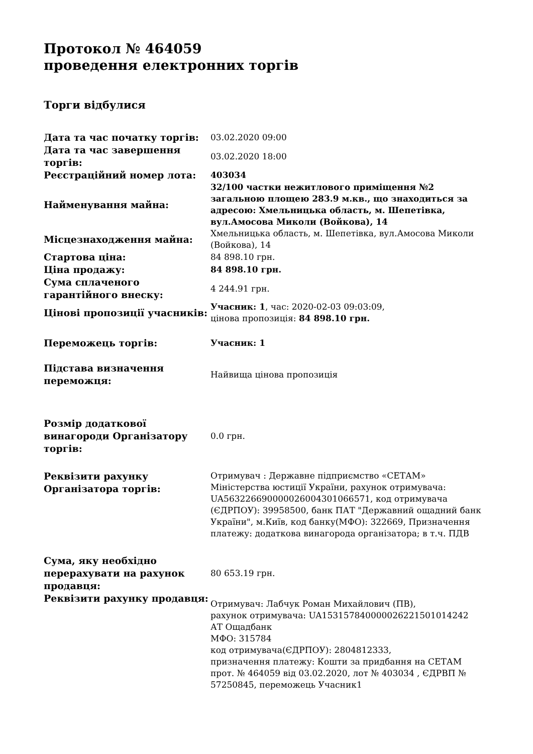Протокол № 464059
проведення електронних торгів
Торги відбулися
| Дата та час початку торгів: | 03.02.2020 09:00 |
| Дата та час завершення торгів: | 03.02.2020 18:00 |
| Реєстраційний номер лота: | 403034 |
| Найменування майна: | 32/100 частки нежитлового приміщення №2 загальною площею 283.9 м.кв., що знаходиться за адресою: Хмельницька область, м. Шепетівка, вул.Амосова Миколи (Войкова), 14 |
| Місцезнаходження майна: | Хмельницька область, м. Шепетівка, вул.Амосова Миколи (Войкова), 14 |
| Стартова ціна: | 84 898.10 грн. |
| Ціна продажу: | 84 898.10 грн. |
| Сума сплаченого гарантійного внеску: | 4 244.91 грн. |
| Цінові пропозиції учасників: | Учасник: 1 , час: 2020-02-03 09:03:09, цінова пропозиція: 84 898.10 грн. |
| Переможець торгів: | Учасник: 1 |
| Підстава визначення переможця: | Найвища цінова пропозиція |
| Розмір додаткової винагороди Організатору торгів: | 0.0 грн. |
| Реквізити рахунку Організатора торгів: | Отримувач : Державне підприємство «СЕТАМ» Міністерства юстиції України, рахунок отримувача: UA563226690000026004301066571, код отримувача (ЄДРПОУ): 39958500, банк ПАТ "Державний ощадний банк України", м.Київ, код банку(МФО): 322669, Призначення платежу: додаткова винагорода організатора; в т.ч. ПДВ |
| Сума, яку необхідно перерахувати на рахунок продавця: | 80 653.19 грн. |
| Реквізити рахунку продавця: | Отримувач: Лабчук Роман Михайлович (ПВ), рахунок отримувача: UA153157840000026221501014242 АТ Ощадбанк МФО: 315784 код отримувача(ЄДРПОУ): 2804812333, призначення платежу: Кошти за придбання на СЕТАМ прот. № 464059 від 03.02.2020, лот № 403034 , ЄДРВП № 57250845, переможець Учасник1 |